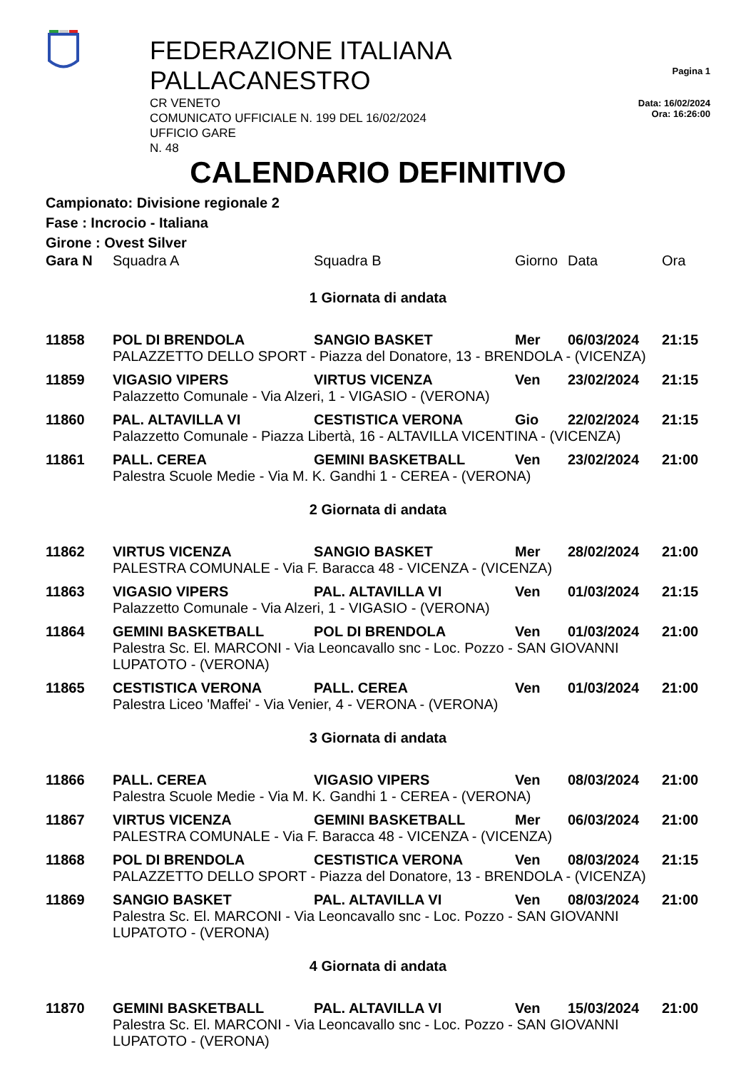FEDERAZIONE ITALIANA PALLACANESTRO
CR VENETO
COMUNICATO UFFICIALE N. 199 DEL 16/02/2024
UFFICIO GARE
N. 48
Pagina 1
Data: 16/02/2024
Ora: 16:26:00
CALENDARIO DEFINITIVO
Campionato: Divisione regionale 2
Fase : Incrocio - Italiana
Girone : Ovest Silver
| Gara N | Squadra A | Squadra B | Giorno | Data | Ora |
| --- | --- | --- | --- | --- | --- |
| 1 Giornata di andata | | | | | |
| 11858 | POL DI BRENDOLA | SANGIO BASKET | Mer | 06/03/2024 | 21:15 |
| | PALAZZETTO DELLO SPORT - Piazza del Donatore, 13 - BRENDOLA - (VICENZA) | | | | |
| 11859 | VIGASIO VIPERS | VIRTUS VICENZA | Ven | 23/02/2024 | 21:15 |
| | Palazzetto Comunale - Via Alzeri, 1 - VIGASIO - (VERONA) | | | | |
| 11860 | PAL. ALTAVILLA VI | CESTISTICA VERONA | Gio | 22/02/2024 | 21:15 |
| | Palazzetto Comunale - Piazza Libertà, 16 - ALTAVILLA VICENTINA - (VICENZA) | | | | |
| 11861 | PALL. CEREA | GEMINI BASKETBALL | Ven | 23/02/2024 | 21:00 |
| | Palestra Scuole Medie - Via M. K. Gandhi 1 - CEREA - (VERONA) | | | | |
| 2 Giornata di andata | | | | | |
| 11862 | VIRTUS VICENZA | SANGIO BASKET | Mer | 28/02/2024 | 21:00 |
| | PALESTRA COMUNALE - Via F. Baracca 48 - VICENZA - (VICENZA) | | | | |
| 11863 | VIGASIO VIPERS | PAL. ALTAVILLA VI | Ven | 01/03/2024 | 21:15 |
| | Palazzetto Comunale - Via Alzeri, 1 - VIGASIO - (VERONA) | | | | |
| 11864 | GEMINI BASKETBALL | POL DI BRENDOLA | Ven | 01/03/2024 | 21:00 |
| | Palestra Sc. El. MARCONI - Via Leoncavallo snc - Loc. Pozzo - SAN GIOVANNI LUPATOTO - (VERONA) | | | | |
| 11865 | CESTISTICA VERONA | PALL. CEREA | Ven | 01/03/2024 | 21:00 |
| | Palestra Liceo 'Maffei' - Via Venier, 4 - VERONA - (VERONA) | | | | |
| 3 Giornata di andata | | | | | |
| 11866 | PALL. CEREA | VIGASIO VIPERS | Ven | 08/03/2024 | 21:00 |
| | Palestra Scuole Medie - Via M. K. Gandhi 1 - CEREA - (VERONA) | | | | |
| 11867 | VIRTUS VICENZA | GEMINI BASKETBALL | Mer | 06/03/2024 | 21:00 |
| | PALESTRA COMUNALE - Via F. Baracca 48 - VICENZA - (VICENZA) | | | | |
| 11868 | POL DI BRENDOLA | CESTISTICA VERONA | Ven | 08/03/2024 | 21:15 |
| | PALAZZETTO DELLO SPORT - Piazza del Donatore, 13 - BRENDOLA - (VICENZA) | | | | |
| 11869 | SANGIO BASKET | PAL. ALTAVILLA VI | Ven | 08/03/2024 | 21:00 |
| | Palestra Sc. El. MARCONI - Via Leoncavallo snc - Loc. Pozzo - SAN GIOVANNI LUPATOTO - (VERONA) | | | | |
| 4 Giornata di andata | | | | | |
| 11870 | GEMINI BASKETBALL | PAL. ALTAVILLA VI | Ven | 15/03/2024 | 21:00 |
| | Palestra Sc. El. MARCONI - Via Leoncavallo snc - Loc. Pozzo - SAN GIOVANNI LUPATOTO - (VERONA) | | | | |